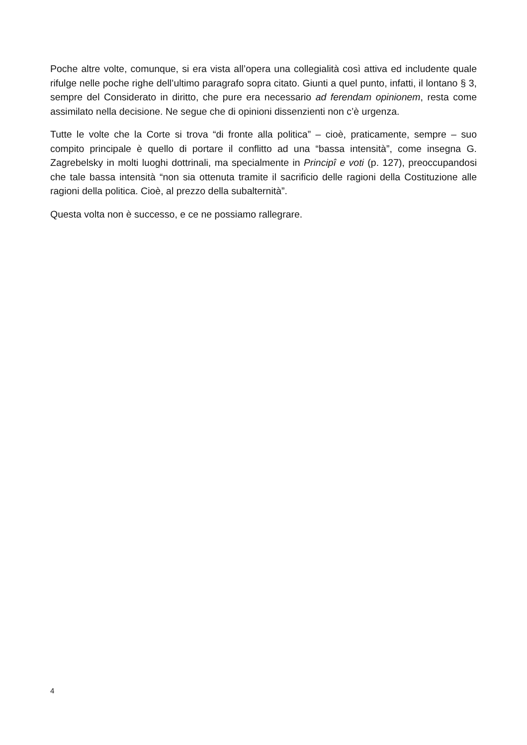Poche altre volte, comunque, si era vista all’opera una collegialità così attiva ed includente quale rifulge nelle poche righe dell’ultimo paragrafo sopra citato. Giunti a quel punto, infatti, il lontano § 3, sempre del Considerato in diritto, che pure era necessario ad ferendam opinionem, resta come assimilato nella decisione. Ne segue che di opinioni dissenzienti non c’è urgenza.
Tutte le volte che la Corte si trova “di fronte alla politica” – cioè, praticamente, sempre – suo compito principale è quello di portare il conflitto ad una “bassa intensità”, come insegna G. Zagrebelsky in molti luoghi dottrinali, ma specialmente in Principî e voti (p. 127), preoccupandosi che tale bassa intensità “non sia ottenuta tramite il sacrificio delle ragioni della Costituzione alle ragioni della politica. Cioè, al prezzo della subalternità”.
Questa volta non è successo, e ce ne possiamo rallegrare.
4